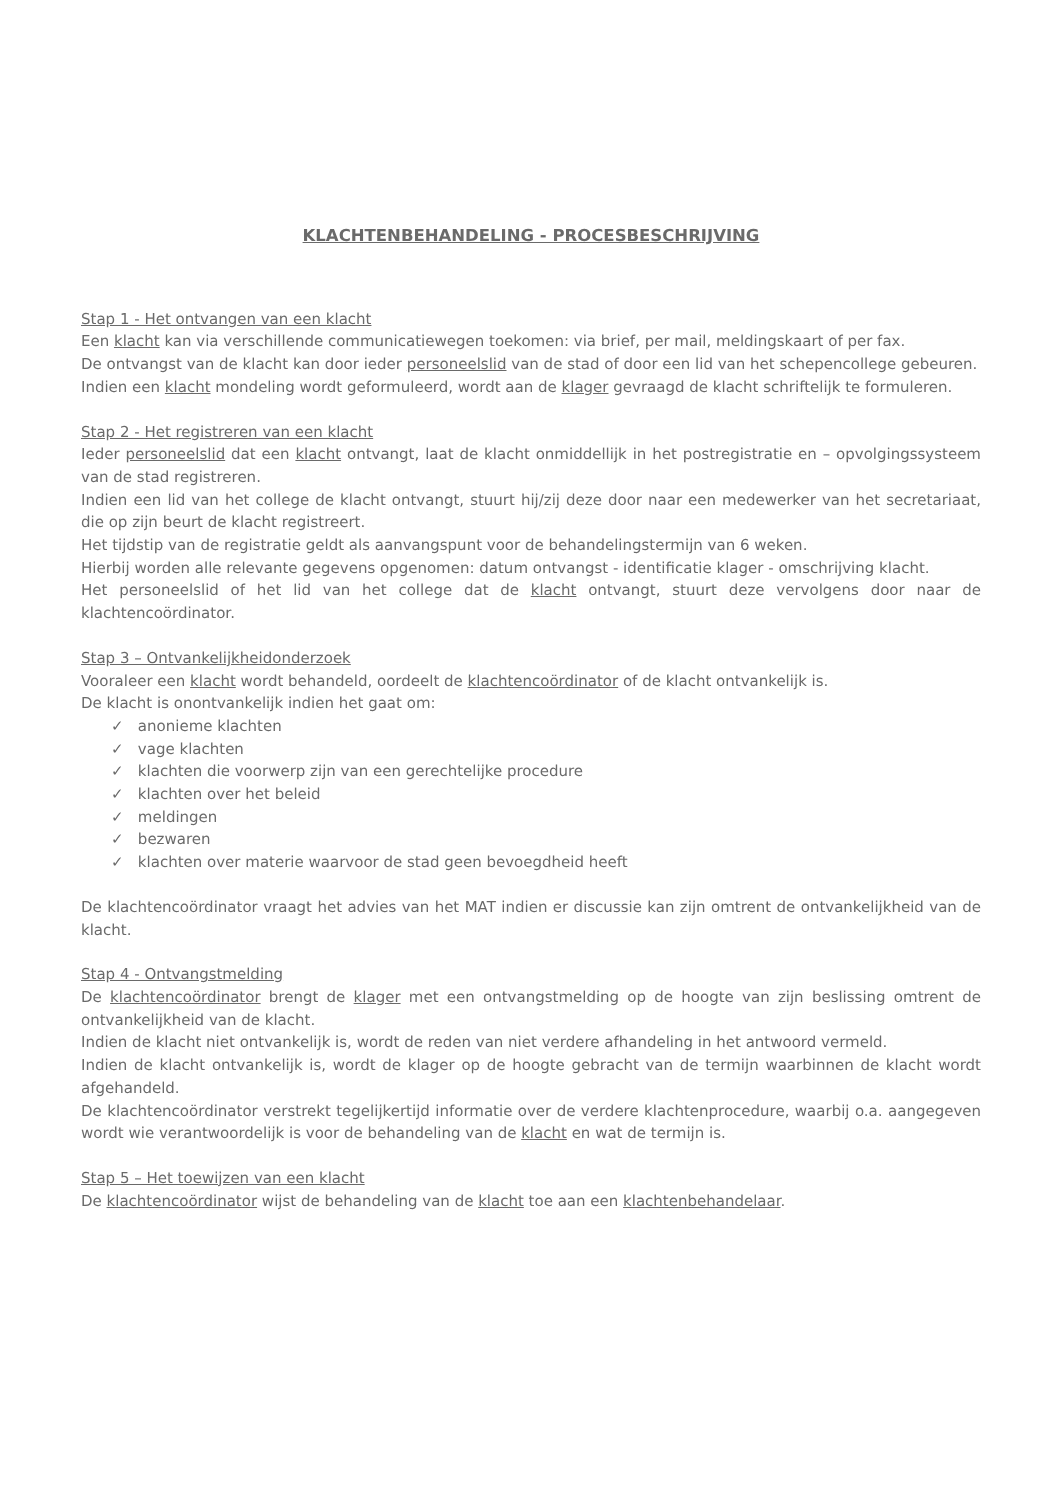KLACHTENBEHANDELING - PROCESBESCHRIJVING
Stap 1 - Het ontvangen van een klacht
Een klacht kan via verschillende communicatiewegen toekomen: via brief, per mail, meldingskaart of per fax.
De ontvangst van de klacht kan door ieder personeelslid van de stad of door een lid van het schepencollege gebeuren.
Indien een klacht mondeling wordt geformuleerd, wordt aan de klager gevraagd de klacht schriftelijk te formuleren.
Stap 2 - Het registreren van een klacht
Ieder personeelslid dat een klacht ontvangt, laat de klacht onmiddellijk in het postregistratie en – opvolgingssysteem van de stad registreren.
Indien een lid van het college de klacht ontvangt, stuurt hij/zij deze door naar een medewerker van het secretariaat, die op zijn beurt de klacht registreert.
Het tijdstip van de registratie geldt als aanvangspunt voor de behandelingstermijn van 6 weken.
Hierbij worden alle relevante gegevens opgenomen: datum ontvangst - identificatie klager - omschrijving klacht.
Het personeelslid of het lid van het college dat de klacht ontvangt, stuurt deze vervolgens door naar de klachtencoördinator.
Stap 3 – Ontvankelijkheidonderzoek
Vooraleer een klacht wordt behandeld, oordeelt de klachtencoördinator of de klacht ontvankelijk is.
De klacht is onontvankelijk indien het gaat om:
✓ anonieme klachten
✓ vage klachten
✓ klachten die voorwerp zijn van een gerechtelijke procedure
✓ klachten over het beleid
✓ meldingen
✓ bezwaren
✓ klachten over materie waarvoor de stad geen bevoegdheid heeft
De klachtencoördinator vraagt het advies van het MAT indien er discussie kan zijn omtrent de ontvankelijkheid van de klacht.
Stap 4 - Ontvangstmelding
De klachtencoördinator brengt de klager met een ontvangstmelding op de hoogte van zijn beslissing omtrent de ontvankelijkheid van de klacht.
Indien de klacht niet ontvankelijk is, wordt de reden van niet verdere afhandeling in het antwoord vermeld.
Indien de klacht ontvankelijk is, wordt de klager op de hoogte gebracht van de termijn waarbinnen de klacht wordt afgehandeld.
De klachtencoördinator verstrekt tegelijkertijd informatie over de verdere klachtenprocedure, waarbij o.a. aangegeven wordt wie verantwoordelijk is voor de behandeling van de klacht en wat de termijn is.
Stap 5 – Het toewijzen van een klacht
De klachtencoördinator wijst de behandeling van de klacht toe aan een klachtenbehandelaar.